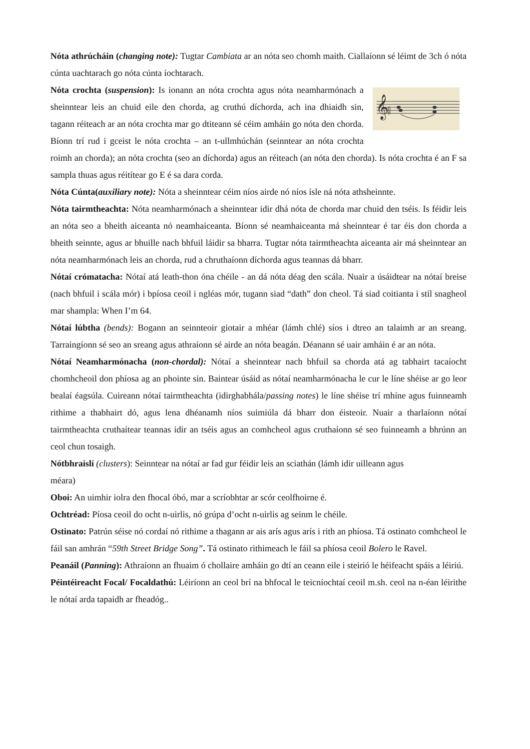Nóta athrúcháin (changing note): Tugtar Cambiata ar an nóta seo chomh maith. Ciallaíonn sé léimt de 3ch ó nóta cúnta uachtarach go nóta cúnta íochtarach.
𝄞
6
8
Nóta crochta (suspension): Is ionann an nóta crochta agus nóta neamharmónach a sheinntear leis an chuid eile den chorda, ag cruthú díchorda, ach ina dhiaidh sin, tagann réiteach ar an nóta crochta mar go dtiteann sé céim amháin go nóta den chorda. Bíonn trí rud i gceist le nóta crochta – an t-ullmhúchán (seinntear an nóta crochta roimh an chorda); an nóta crochta (seo an díchorda) agus an réiteach (an nóta den chorda). Is nóta crochta é an F sa sampla thuas agus réitítear go E é sa dara corda.
Nóta Cúnta(auxiliary note): Nóta a sheinntear céim níos airde nó níos ísle ná nóta athsheinnte.
Nóta tairmtheachta: Nóta neamharmónach a sheinntear idir dhá nóta de chorda mar chuid den tséis. Is féidir leis an nóta seo a bheith aiceanta nó neamhaiceanta. Bíonn sé neamhaiceanta má sheinntear é tar éis don chorda a bheith seinnte, agus ar bhuille nach bhfuil láidir sa bharra. Tugtar nóta tairmtheachta aiceanta air má sheinntear an nóta neamharmónach leis an chorda, rud a chruthaíonn díchorda agus teannas dá bharr.
Nótaí crómatacha: Nótaí atá leath-thon óna chéile - an dá nóta déag den scála. Nuair a úsáidtear na nótaí breise (nach bhfuil i scála mór) i bpíosa ceoil i ngléas mór, tugann siad “dath” don cheol. Tá siad coitianta i stíl snagheol mar shampla: When I’m 64.
Nótaí lúbtha (bends): Bogann an seinnteoir giotair a mhéar (lámh chlé) síos i dtreo an talaimh ar an sreang. Tarraingíonn sé seo an sreang agus athraíonn sé airde an nóta beagán. Déanann sé uair amháin é ar an nóta.
Nótaí Neamharmónacha (non-chordal): Nótaí a sheinntear nach bhfuil sa chorda atá ag tabhairt tacaíocht chomhcheoil don phíosa ag an phointe sin. Baintear úsáid as nótaí neamharmónacha le cur le líne shéise ar go leor bealaí éagsúla. Cuireann nótaí tairmtheachta (idirghabhála/passing notes) le líne shéise trí mhíne agus fuinneamh rithime a thabhairt dó, agus lena dhéanamh níos suimiúla dá bharr don éisteoir. Nuair a tharlaíonn nótaí tairmtheachta cruthaítear teannas idir an tséis agus an comhcheol agus cruthaíonn sé seo fuinneamh a bhrúnn an ceol chun tosaigh.
Nótbhraislí (clusters): Seinntear na nótaí ar fad gur féidir leis an sciathán (lámh idir uilleann agus
méara)
Oboi: An uimhir iolra den fhocal óbó, mar a scríobhtar ar scór ceolfhoirne é.
Ochtréad: Píosa ceoil do ocht n-uirlis, nó grúpa d’ocht n-uirlis ag seinm le chéile.
Ostinato: Patrún séise nó cordaí nó rithime a thagann ar ais arís agus arís i rith an phíosa. Tá ostinato comhcheol le fáil san amhrán “59th Street Bridge Song”. Tá ostinato rithimeach le fáil sa phíosa ceoil Bolero le Ravel.
Peanáil (Panning): Athraíonn an fhuaim ó chollaire amháin go dtí an ceann eile i steirió le héifeacht spáis a léiriú.
Péintéireacht Focal/ Focaldathú: Léiríonn an ceol brí na bhfocal le teicníochtaí ceoil m.sh. ceol na n-éan léirithe le nótaí arda tapaidh ar fheadóg..